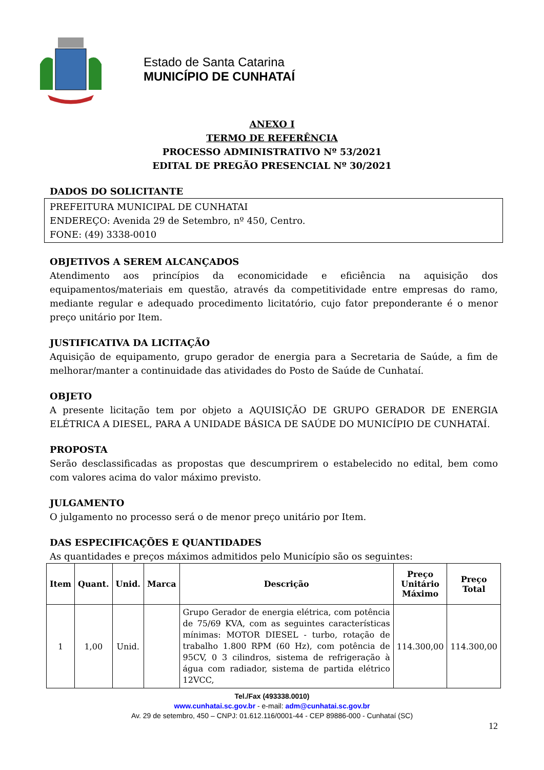Estado de Santa Catarina
MUNICÍPIO DE CUNHATAÍ
ANEXO I
TERMO DE REFERÊNCIA
PROCESSO ADMINISTRATIVO Nº 53/2021
EDITAL DE PREGÃO PRESENCIAL Nº 30/2021
DADOS DO SOLICITANTE
PREFEITURA MUNICIPAL DE CUNHATAI
ENDEREÇO: Avenida 29 de Setembro, nº 450, Centro.
FONE: (49) 3338-0010
OBJETIVOS A SEREM ALCANÇADOS
Atendimento aos princípios da economicidade e eficiência na aquisição dos equipamentos/materiais em questão, através da competitividade entre empresas do ramo, mediante regular e adequado procedimento licitatório, cujo fator preponderante é o menor preço unitário por Item.
JUSTIFICATIVA DA LICITAÇÃO
Aquisição de equipamento, grupo gerador de energia para a Secretaria de Saúde, a fim de melhorar/manter a continuidade das atividades do Posto de Saúde de Cunhataí.
OBJETO
A presente licitação tem por objeto a AQUISIÇÃO DE GRUPO GERADOR DE ENERGIA ELÉTRICA A DIESEL, PARA A UNIDADE BÁSICA DE SAÚDE DO MUNICÍPIO DE CUNHATAÍ.
PROPOSTA
Serão desclassificadas as propostas que descumprirem o estabelecido no edital, bem como com valores acima do valor máximo previsto.
JULGAMENTO
O julgamento no processo será o de menor preço unitário por Item.
DAS ESPECIFICAÇÕES E QUANTIDADES
As quantidades e preços máximos admitidos pelo Município são os seguintes:
| Item | Quant. | Unid. | Marca | Descrição | Preço Unitário Máximo | Preço Total |
| --- | --- | --- | --- | --- | --- | --- |
| 1 | 1,00 | Unid. | | Grupo Gerador de energia elétrica, com potência de 75/69 KVA, com as seguintes características mínimas: MOTOR DIESEL - turbo, rotação de trabalho 1.800 RPM (60 Hz), com potência de 95CV, 0 3 cilindros, sistema de refrigeração à água com radiador, sistema de partida elétrico 12VCC, | 114.300,00 | 114.300,00 |
Tel./Fax (493338.0010)
www.cunhatai.sc.gov.br - e-mail: adm@cunhatai.sc.gov.br
Av. 29 de setembro, 450 – CNPJ: 01.612.116/0001-44 - CEP 89886-000 - Cunhataí (SC)
12